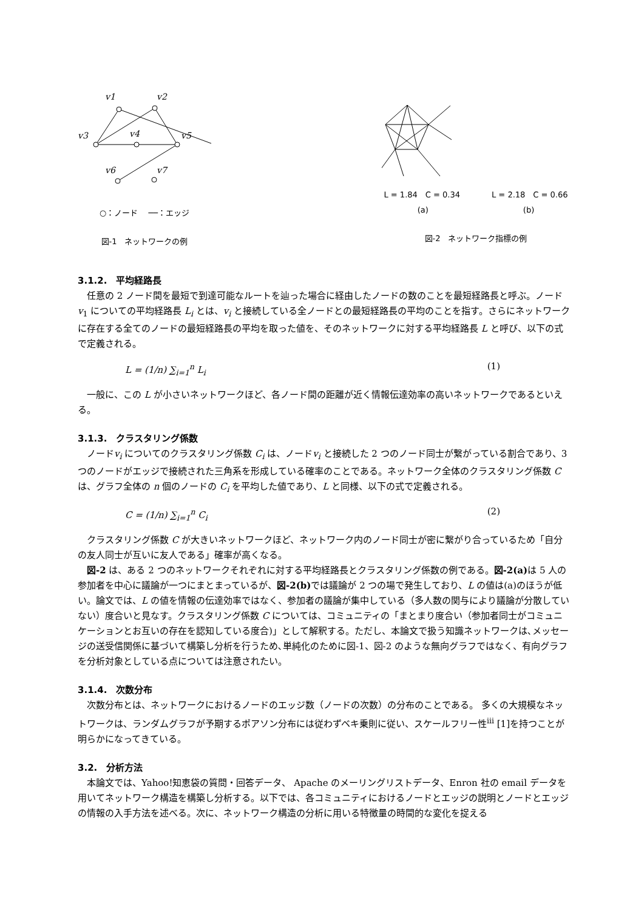v1
v2
v3
v4
v5
v6
v7
○：ノード　 ──：エッジ
図-1　ネットワークの例
L = 1.84　C = 0.34　　　　L = 2.18　C = 0.66
(a)　　　　　　　　　　　　(b)
図-2　ネットワーク指標の例
3.1.2.　平均経路長
任意の 2 ノード間を最短で到達可能なルートを辿った場合に経由したノードの数のことを最短経路長と呼ぶ。ノードv<sub>1</sub> についての平均経路長 L<sub>i</sub> とは、v<sub>i</sub> と接続している全ノードとの最短経路長の平均のことを指す。さらにネットワークに存在する全てのノードの最短経路長の平均を取った値を、そのネットワークに対する平均経路長 L と呼び、以下の式で定義される。
L = (1/n) ∑<sub>i=1</sub><sup>n</sup> L<sub>i</sub> (1)
一般に、この L が小さいネットワークほど、各ノード間の距離が近く情報伝達効率の高いネットワークであるといえる。
3.1.3.　クラスタリング係数
ノードv<sub>i</sub> についてのクラスタリング係数 C<sub>i</sub> は、ノードv<sub>i</sub> と接続した 2 つのノード同士が繋がっている割合であり、3 つのノードがエッジで接続された三角系を形成している確率のことである。ネットワーク全体のクラスタリング係数 C は、グラフ全体の n 個のノードの C<sub>i</sub> を平均した値であり、L と同様、以下の式で定義される。
C = (1/n) ∑<sub>i=1</sub><sup>n</sup> C<sub>i</sub> (2)
クラスタリング係数 C が大きいネットワークほど、ネットワーク内のノード同士が密に繋がり合っているため「自分の友人同士が互いに友人である」確率が高くなる。
図-2 は、ある 2 つのネットワークそれぞれに対する平均経路長とクラスタリング係数の例である。図-2(a) は 5 人の参加者を中心に議論が一つにまとまっているが、図-2(b) では議論が 2 つの場で発生しており、L の値は(a)のほうが低い。論文では、L の値を情報の伝達効率ではなく、参加者の議論が集中している（多人数の関与により議論が分散していない）度合いと見なす。クラスタリング係数 C については、コミュニティの「まとまり度合い（参加者同士がコミュニケーションとお互いの存在を認知している度合)」として解釈する。ただし、本論文で扱う知識ネットワークは､メッセージの送受信関係に基づいて構築し分析を行うため､単純化のために図-1、図-2 のような無向グラフではなく、有向グラフを分析対象としている点については注意されたい。
3.1.4.　次数分布
次数分布とは、ネットワークにおけるノードのエッジ数（ノードの次数）の分布のことである。 多くの大規模なネットワークは、ランダムグラフが予期するポアソン分布には従わずベキ乗則に従い、スケールフリー性<sup>iii</sup> [1]を持つことが明らかになってきている。
3.2.　分析方法
本論文では、Yahoo!知恵袋の質問・回答データ、 Apache のメーリングリストデータ、Enron 社の email データを用いてネットワーク構造を構築し分析する。以下では、各コミュニティにおけるノードとエッジの説明とノードとエッジの情報の入手方法を述べる。次に、ネットワーク構造の分析に用いる特徴量の時間的な変化を捉える